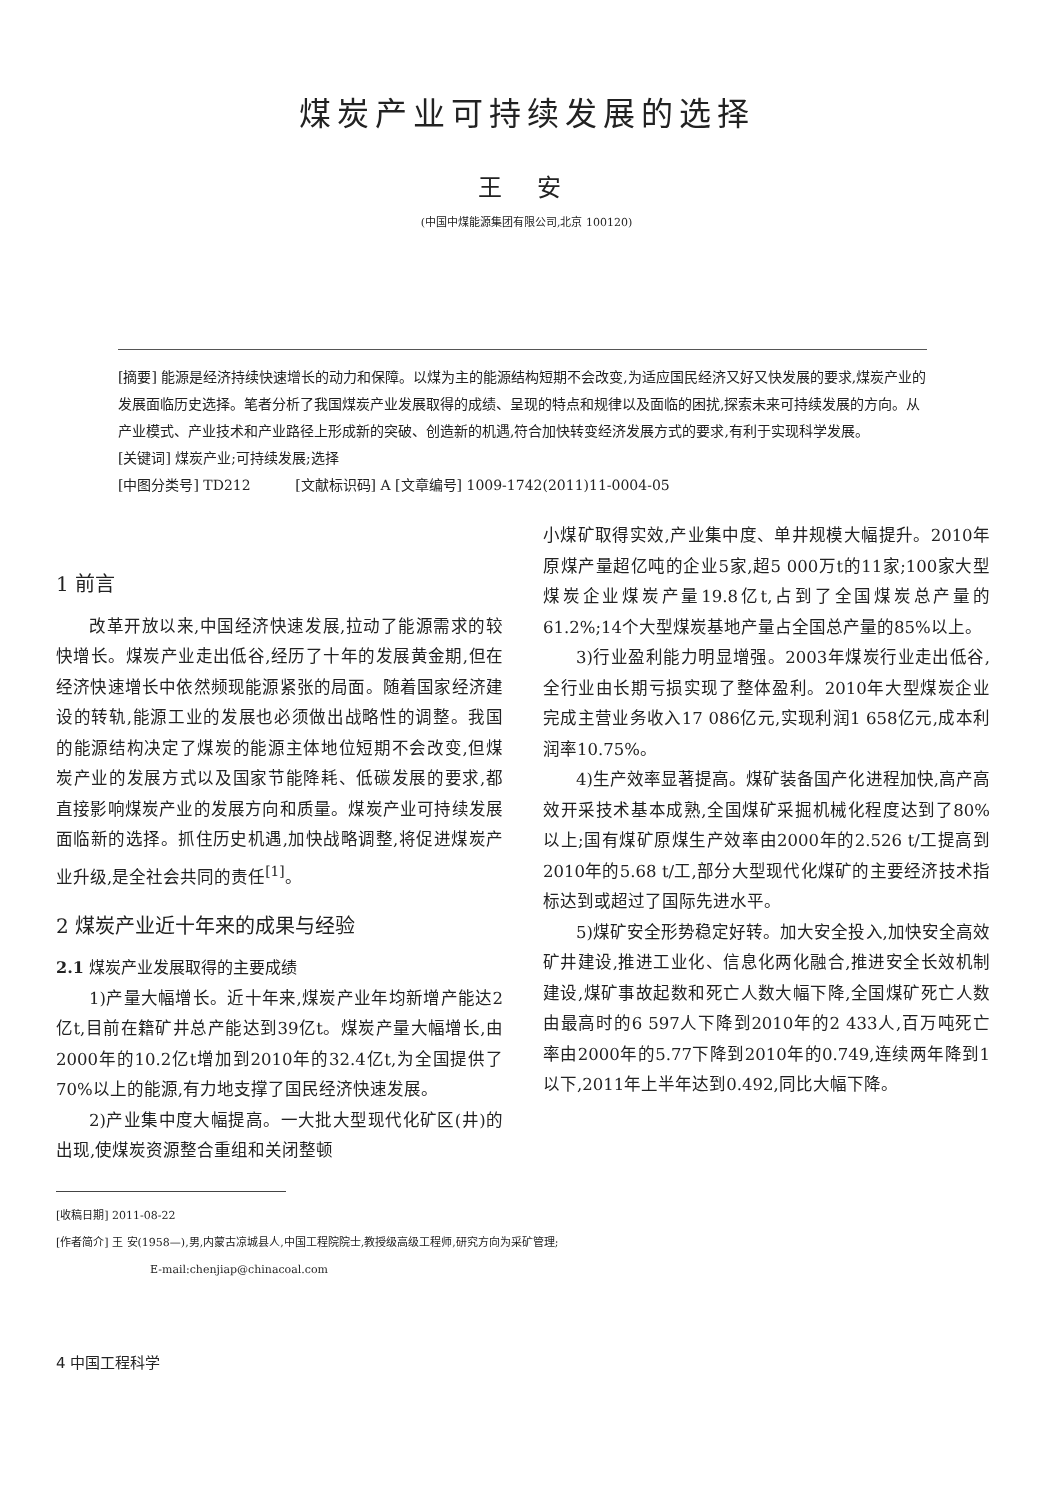煤炭产业可持续发展的选择
王 安
(中国中煤能源集团有限公司,北京 100120)
[摘要] 能源是经济持续快速增长的动力和保障。以煤为主的能源结构短期不会改变,为适应国民经济又好又快发展的要求,煤炭产业的发展面临历史选择。笔者分析了我国煤炭产业发展取得的成绩、呈现的特点和规律以及面临的困扰,探索未来可持续发展的方向。从产业模式、产业技术和产业路径上形成新的突破、创造新的机遇,符合加快转变经济发展方式的要求,有利于实现科学发展。
[关键词] 煤炭产业;可持续发展;选择
[中图分类号] TD212 [文献标识码] A [文章编号] 1009-1742(2011)11-0004-05
1 前言
改革开放以来,中国经济快速发展,拉动了能源需求的较快增长。煤炭产业走出低谷,经历了十年的发展黄金期,但在经济快速增长中依然频现能源紧张的局面。随着国家经济建设的转轨,能源工业的发展也必须做出战略性的调整。我国的能源结构决定了煤炭的能源主体地位短期不会改变,但煤炭产业的发展方式以及国家节能降耗、低碳发展的要求,都直接影响煤炭产业的发展方向和质量。煤炭产业可持续发展面临新的选择。抓住历史机遇,加快战略调整,将促进煤炭产业升级,是全社会共同的责任<sup>[1]</sup>。
2 煤炭产业近十年来的成果与经验
2.1 煤炭产业发展取得的主要成绩
1)产量大幅增长。近十年来,煤炭产业年均新增产能达2亿t,目前在籍矿井总产能达到39亿t。煤炭产量大幅增长,由2000年的10.2亿t增加到2010年的32.4亿t,为全国提供了70%以上的能源,有力地支撑了国民经济快速发展。
2)产业集中度大幅提高。一大批大型现代化矿区(井)的出现,使煤炭资源整合重组和关闭整顿
小煤矿取得实效,产业集中度、单井规模大幅提升。2010年原煤产量超亿吨的企业5家,超5 000万t的11家;100家大型煤炭企业煤炭产量19.8亿t,占到了全国煤炭总产量的61.2%;14个大型煤炭基地产量占全国总产量的85%以上。
3)行业盈利能力明显增强。2003年煤炭行业走出低谷,全行业由长期亏损实现了整体盈利。2010年大型煤炭企业完成主营业务收入17 086亿元,实现利润1 658亿元,成本利润率10.75%。
4)生产效率显著提高。煤矿装备国产化进程加快,高产高效开采技术基本成熟,全国煤矿采掘机械化程度达到了80%以上;国有煤矿原煤生产效率由2000年的2.526 t/工提高到2010年的5.68 t/工,部分大型现代化煤矿的主要经济技术指标达到或超过了国际先进水平。
5)煤矿安全形势稳定好转。加大安全投入,加快安全高效矿井建设,推进工业化、信息化两化融合,推进安全长效机制建设,煤矿事故起数和死亡人数大幅下降,全国煤矿死亡人数由最高时的6 597人下降到2010年的2 433人,百万吨死亡率由2000年的5.77下降到2010年的0.749,连续两年降到1以下,2011年上半年达到0.492,同比大幅下降。
[收稿日期] 2011-08-22
[作者简介] 王 安(1958—),男,内蒙古凉城县人,中国工程院院士,教授级高级工程师,研究方向为采矿管理;
E-mail:chenjiap@chinacoal.com
4 中国工程科学